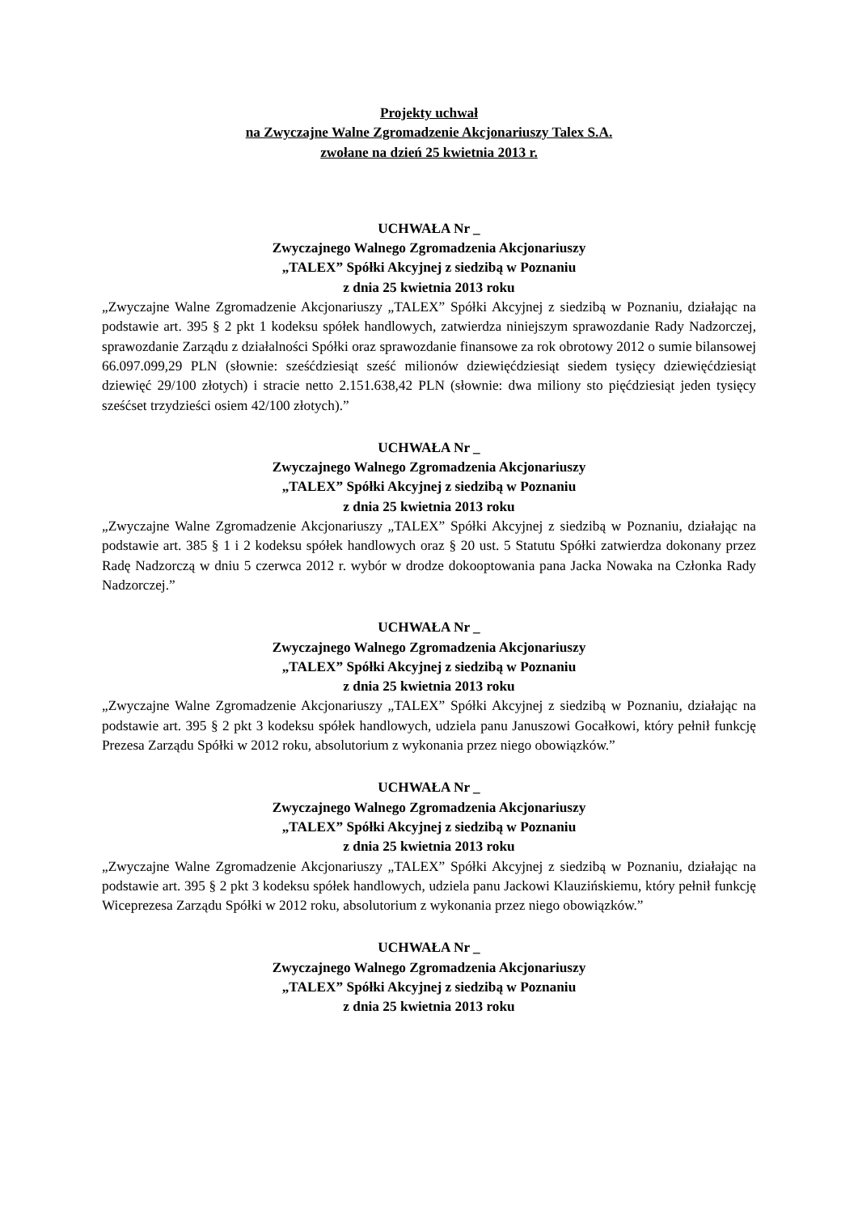Projekty uchwał
na Zwyczajne Walne Zgromadzenie Akcjonariuszy Talex S.A.
zwołane na dzień 25 kwietnia 2013 r.
UCHWAŁA Nr _
Zwyczajnego Walnego Zgromadzenia Akcjonariuszy
„TALEX” Spółki Akcyjnej z siedzibą w Poznaniu
z dnia 25 kwietnia 2013 roku
„Zwyczajne Walne Zgromadzenie Akcjonariuszy „TALEX” Spółki Akcyjnej z siedzibą w Poznaniu, działając na podstawie art. 395 § 2 pkt 1 kodeksu spółek handlowych, zatwierdza niniejszym sprawozdanie Rady Nadzorczej, sprawozdanie Zarządu z działalności Spółki oraz sprawozdanie finansowe za rok obrotowy 2012 o sumie bilansowej 66.097.099,29 PLN (słownie: sześćdziesiąt sześć milionów dziewięćdziesiąt siedem tysięcy dziewięćdziesiąt dziewięć 29/100 złotych) i stracie netto 2.151.638,42 PLN (słownie: dwa miliony sto pięćdziesiąt jeden tysięcy sześćset trzydzieści osiem 42/100 złotych).”
UCHWAŁA Nr _
Zwyczajnego Walnego Zgromadzenia Akcjonariuszy
„TALEX” Spółki Akcyjnej z siedzibą w Poznaniu
z dnia 25 kwietnia 2013 roku
„Zwyczajne Walne Zgromadzenie Akcjonariuszy „TALEX” Spółki Akcyjnej z siedzibą w Poznaniu, działając na podstawie art. 385 § 1 i 2 kodeksu spółek handlowych oraz § 20 ust. 5 Statutu Spółki zatwierdza dokonany przez Radę Nadzorczą w dniu 5 czerwca 2012 r. wybór w drodze dokooptowania pana Jacka Nowaka na Członka Rady Nadzorczej.”
UCHWAŁA Nr _
Zwyczajnego Walnego Zgromadzenia Akcjonariuszy
„TALEX” Spółki Akcyjnej z siedzibą w Poznaniu
z dnia 25 kwietnia 2013 roku
„Zwyczajne Walne Zgromadzenie Akcjonariuszy „TALEX” Spółki Akcyjnej z siedzibą w Poznaniu, działając na podstawie art. 395 § 2 pkt 3 kodeksu spółek handlowych, udziela panu Januszowi Gocałkowi, który pełnił funkcję Prezesa Zarządu Spółki w 2012 roku, absolutorium z wykonania przez niego obowiązków.”
UCHWAŁA Nr _
Zwyczajnego Walnego Zgromadzenia Akcjonariuszy
„TALEX” Spółki Akcyjnej z siedzibą w Poznaniu
z dnia 25 kwietnia 2013 roku
„Zwyczajne Walne Zgromadzenie Akcjonariuszy „TALEX” Spółki Akcyjnej z siedzibą w Poznaniu, działając na podstawie art. 395 § 2 pkt 3 kodeksu spółek handlowych, udziela panu Jackowi Klauzińskiemu, który pełnił funkcję Wiceprezesa Zarządu Spółki w 2012 roku, absolutorium z wykonania przez niego obowiązków.”
UCHWAŁA Nr _
Zwyczajnego Walnego Zgromadzenia Akcjonariuszy
„TALEX” Spółki Akcyjnej z siedzibą w Poznaniu
z dnia 25 kwietnia 2013 roku